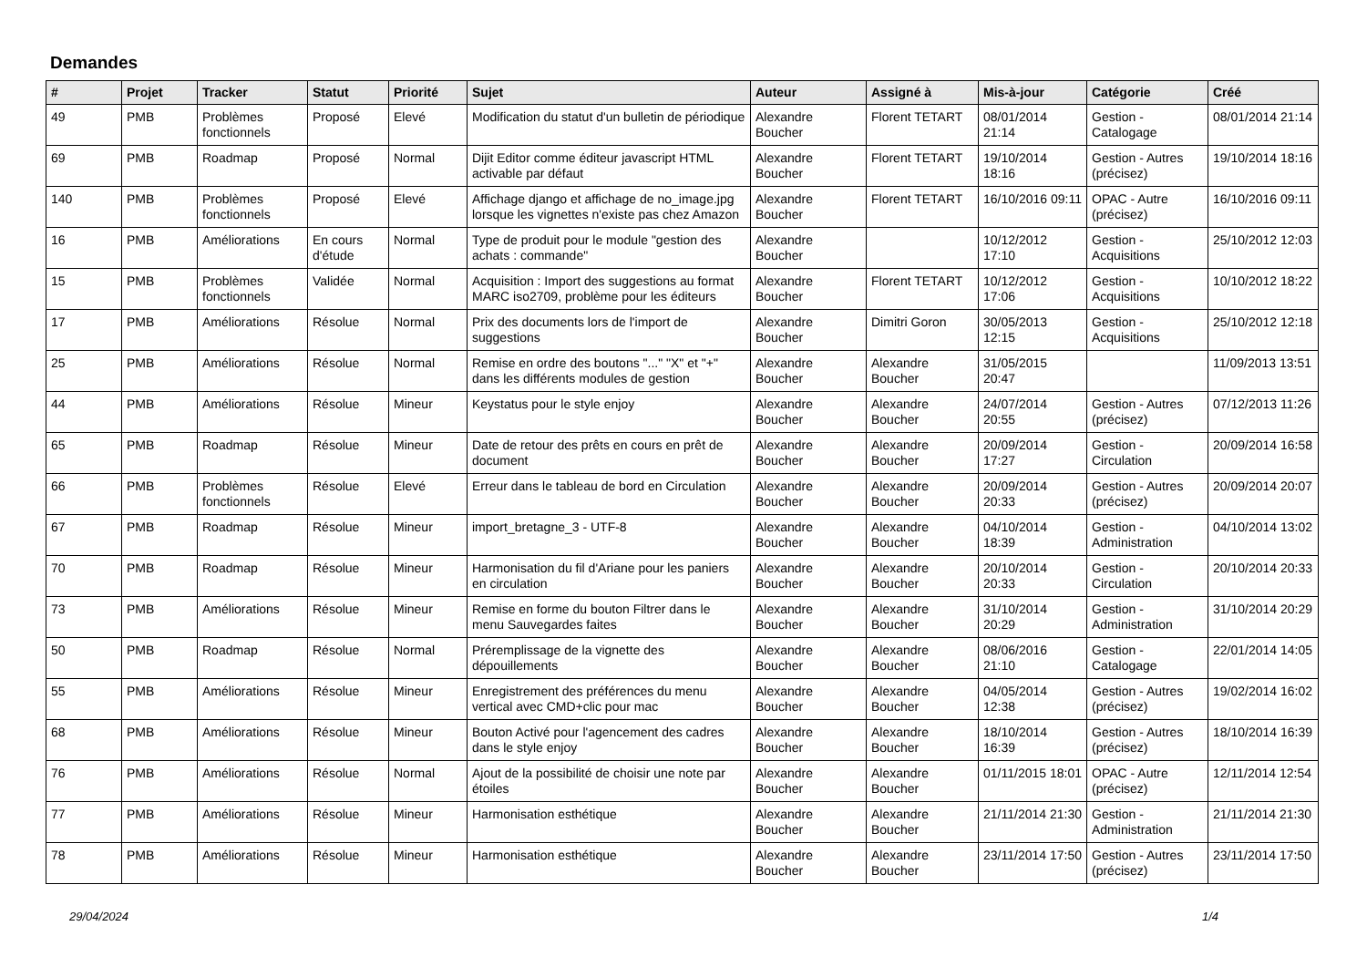Demandes
| # | Projet | Tracker | Statut | Priorité | Sujet | Auteur | Assigné à | Mis-à-jour | Catégorie | Créé |
| --- | --- | --- | --- | --- | --- | --- | --- | --- | --- | --- |
| 49 | PMB | Problèmes fonctionnels | Proposé | Elevé | Modification du statut d'un bulletin de périodique | Alexandre Boucher | Florent TETART | 08/01/2014 21:14 | Gestion - Catalogage | 08/01/2014 21:14 |
| 69 | PMB | Roadmap | Proposé | Normal | Dijit Editor comme éditeur javascript HTML activable par défaut | Alexandre Boucher | Florent TETART | 19/10/2014 18:16 | Gestion - Autres (précisez) | 19/10/2014 18:16 |
| 140 | PMB | Problèmes fonctionnels | Proposé | Elevé | Affichage django et affichage de no_image.jpg lorsque les vignettes n'existe pas chez Amazon | Alexandre Boucher | Florent TETART | 16/10/2016 09:11 | OPAC - Autre (précisez) | 16/10/2016 09:11 |
| 16 | PMB | Améliorations | En cours d'étude | Normal | Type de produit pour le module "gestion des achats : commande" | Alexandre Boucher | | 10/12/2012 17:10 | Gestion - Acquisitions | 25/10/2012 12:03 |
| 15 | PMB | Problèmes fonctionnels | Validée | Normal | Acquisition : Import des suggestions au format MARC iso2709, problème pour les éditeurs | Alexandre Boucher | Florent TETART | 10/12/2012 17:06 | Gestion - Acquisitions | 10/10/2012 18:22 |
| 17 | PMB | Améliorations | Résolue | Normal | Prix des documents lors de l'import de suggestions | Alexandre Boucher | Dimitri Goron | 30/05/2013 12:15 | Gestion - Acquisitions | 25/10/2012 12:18 |
| 25 | PMB | Améliorations | Résolue | Normal | Remise en ordre des boutons "..." "X" et "+" dans les différents modules de gestion | Alexandre Boucher | Alexandre Boucher | 31/05/2015 20:47 | | 11/09/2013 13:51 |
| 44 | PMB | Améliorations | Résolue | Mineur | Keystatus pour le style enjoy | Alexandre Boucher | Alexandre Boucher | 24/07/2014 20:55 | Gestion - Autres (précisez) | 07/12/2013 11:26 |
| 65 | PMB | Roadmap | Résolue | Mineur | Date de retour des prêts en cours en prêt de document | Alexandre Boucher | Alexandre Boucher | 20/09/2014 17:27 | Gestion - Circulation | 20/09/2014 16:58 |
| 66 | PMB | Problèmes fonctionnels | Résolue | Elevé | Erreur dans le tableau de bord en Circulation | Alexandre Boucher | Alexandre Boucher | 20/09/2014 20:33 | Gestion - Autres (précisez) | 20/09/2014 20:07 |
| 67 | PMB | Roadmap | Résolue | Mineur | import_bretagne_3 - UTF-8 | Alexandre Boucher | Alexandre Boucher | 04/10/2014 18:39 | Gestion - Administration | 04/10/2014 13:02 |
| 70 | PMB | Roadmap | Résolue | Mineur | Harmonisation du fil d'Ariane pour les paniers en circulation | Alexandre Boucher | Alexandre Boucher | 20/10/2014 20:33 | Gestion - Circulation | 20/10/2014 20:33 |
| 73 | PMB | Améliorations | Résolue | Mineur | Remise en forme du bouton Filtrer dans le menu Sauvegardes faites | Alexandre Boucher | Alexandre Boucher | 31/10/2014 20:29 | Gestion - Administration | 31/10/2014 20:29 |
| 50 | PMB | Roadmap | Résolue | Normal | Préremplissage de la vignette des dépouillements | Alexandre Boucher | Alexandre Boucher | 08/06/2016 21:10 | Gestion - Catalogage | 22/01/2014 14:05 |
| 55 | PMB | Améliorations | Résolue | Mineur | Enregistrement des préférences du menu vertical avec CMD+clic pour mac | Alexandre Boucher | Alexandre Boucher | 04/05/2014 12:38 | Gestion - Autres (précisez) | 19/02/2014 16:02 |
| 68 | PMB | Améliorations | Résolue | Mineur | Bouton Activé pour l'agencement des cadres dans le style enjoy | Alexandre Boucher | Alexandre Boucher | 18/10/2014 16:39 | Gestion - Autres (précisez) | 18/10/2014 16:39 |
| 76 | PMB | Améliorations | Résolue | Normal | Ajout de la possibilité de choisir une note par étoiles | Alexandre Boucher | Alexandre Boucher | 01/11/2015 18:01 | OPAC - Autre (précisez) | 12/11/2014 12:54 |
| 77 | PMB | Améliorations | Résolue | Mineur | Harmonisation esthétique | Alexandre Boucher | Alexandre Boucher | 21/11/2014 21:30 | Gestion - Administration | 21/11/2014 21:30 |
| 78 | PMB | Améliorations | Résolue | Mineur | Harmonisation esthétique | Alexandre Boucher | Alexandre Boucher | 23/11/2014 17:50 | Gestion - Autres (précisez) | 23/11/2014 17:50 |
29/04/2024 1/4